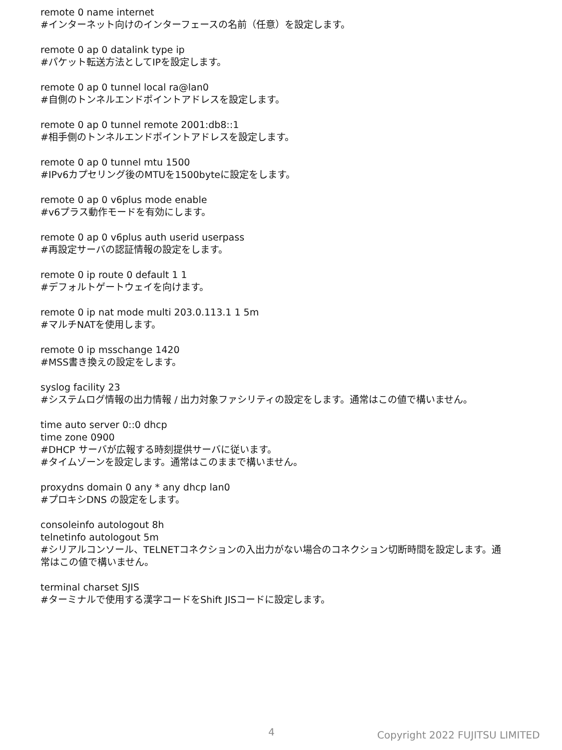remote 0 name internet
#インターネット向けのインターフェースの名前（任意）を設定します。
remote 0 ap 0 datalink type ip
#パケット転送方法としてIPを設定します。
remote 0 ap 0 tunnel local ra@lan0
#自側のトンネルエンドポイントアドレスを設定します。
remote 0 ap 0 tunnel remote 2001:db8::1
#相手側のトンネルエンドポイントアドレスを設定します。
remote 0 ap 0 tunnel mtu 1500
#IPv6カプセリング後のMTUを1500byteに設定をします。
remote 0 ap 0 v6plus mode enable
#v6プラス動作モードを有効にします。
remote 0 ap 0 v6plus auth userid userpass
#再設定サーバの認証情報の設定をします。
remote 0 ip route 0 default 1 1
#デフォルトゲートウェイを向けます。
remote 0 ip nat mode multi 203.0.113.1 1 5m
#マルチNATを使用します。
remote 0 ip msschange 1420
#MSS書き換えの設定をします。
syslog facility 23
#システムログ情報の出力情報 / 出力対象ファシリティの設定をします。通常はこの値で構いません。
time auto server 0::0 dhcp
time zone 0900
#DHCP サーバが広報する時刻提供サーバに従います。
#タイムゾーンを設定します。通常はこのままで構いません。
proxydns domain 0 any * any dhcp lan0
#プロキシDNS の設定をします。
consoleinfo autologout 8h
telnetinfo autologout 5m
#シリアルコンソール、TELNETコネクションの入出力がない場合のコネクション切断時間を設定します。通常はこの値で構いません。
terminal charset SJIS
#ターミナルで使用する漢字コードをShift JISコードに設定します。
4 Copyright 2022 FUJITSU LIMITED